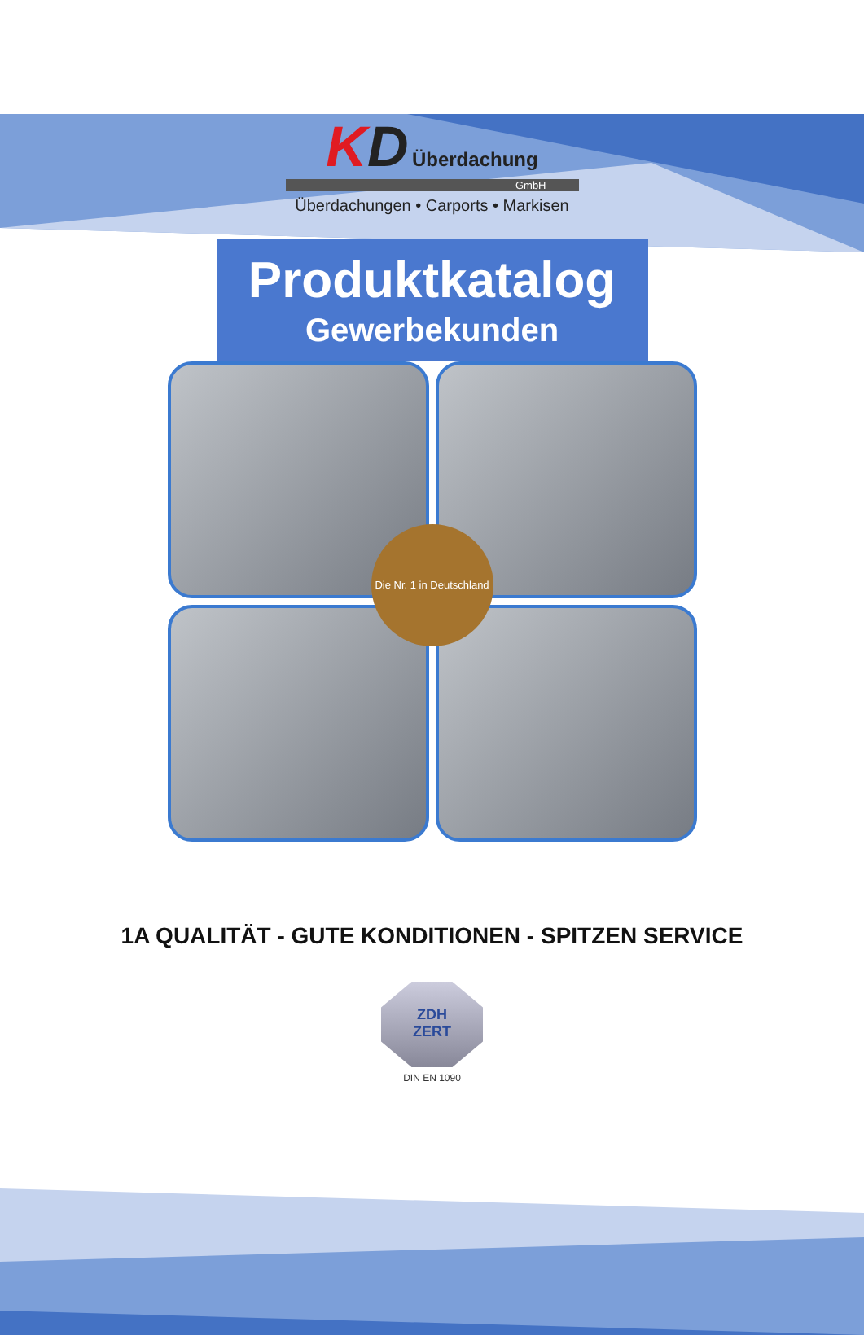KD Überdachung
GmbH
Überdachungen • Carports • Markisen
Produktkatalog
Gewerbekunden
Die Nr. 1 in Deutschland
1A QUALITÄT - GUTE KONDITIONEN - SPITZEN SERVICE
ZDH
ZERT
DIN EN 1090